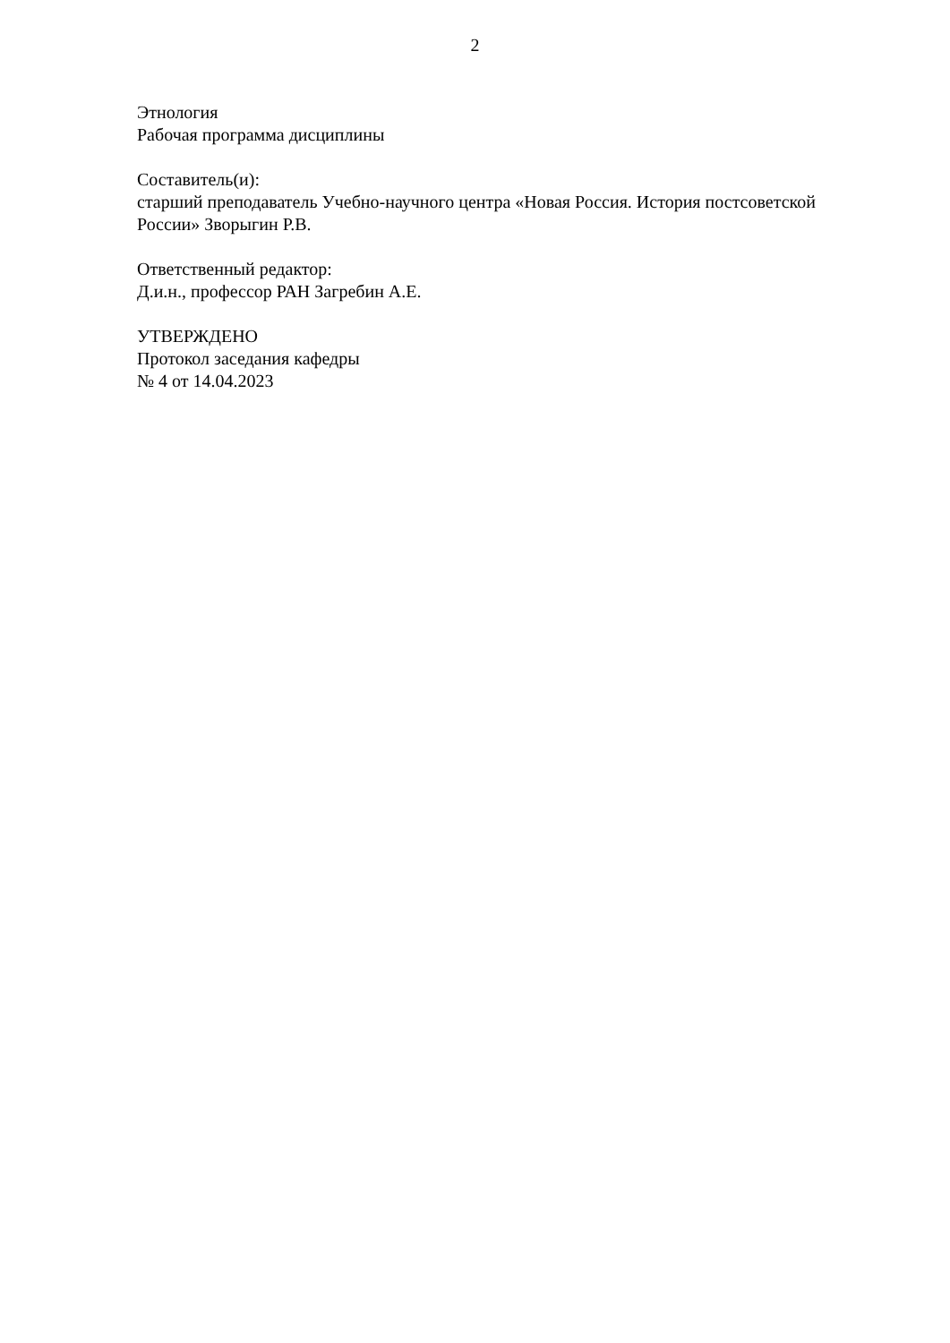2
Этнология
Рабочая программа дисциплины
Составитель(и):
старший преподаватель Учебно-научного центра «Новая Россия. История постсоветской России» Зворыгин Р.В.
Ответственный редактор:
Д.и.н., профессор РАН Загребин А.Е.
УТВЕРЖДЕНО
Протокол заседания кафедры
№ 4 от 14.04.2023